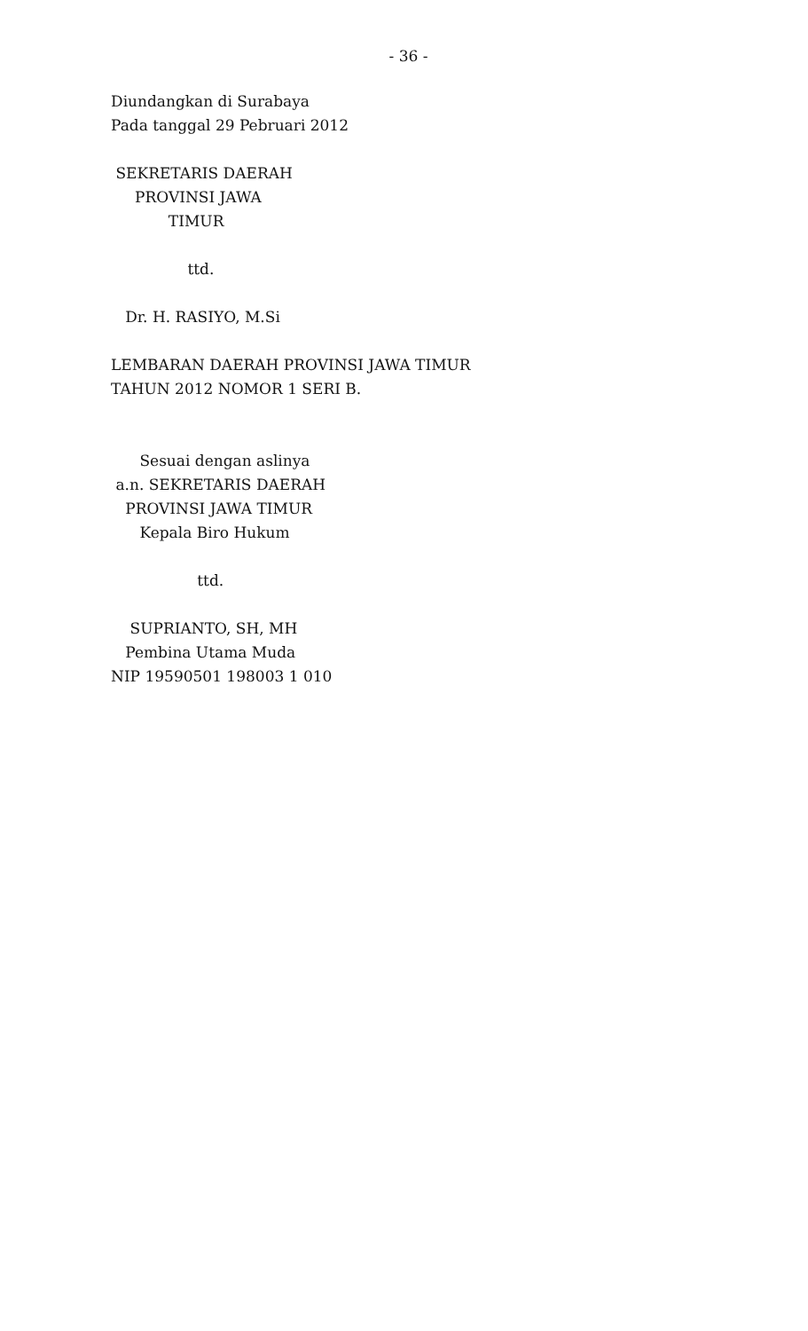- 36 -
Diundangkan di Surabaya
Pada tanggal 29 Pebruari 2012
SEKRETARIS DAERAH
PROVINSI JAWA
TIMUR
ttd.
Dr. H. RASIYO, M.Si
LEMBARAN DAERAH PROVINSI JAWA TIMUR
TAHUN 2012 NOMOR 1 SERI B.
Sesuai dengan aslinya
a.n. SEKRETARIS DAERAH
PROVINSI JAWA TIMUR
Kepala Biro Hukum
ttd.
SUPRIANTO, SH, MH
Pembina Utama Muda
NIP 19590501 198003 1 010